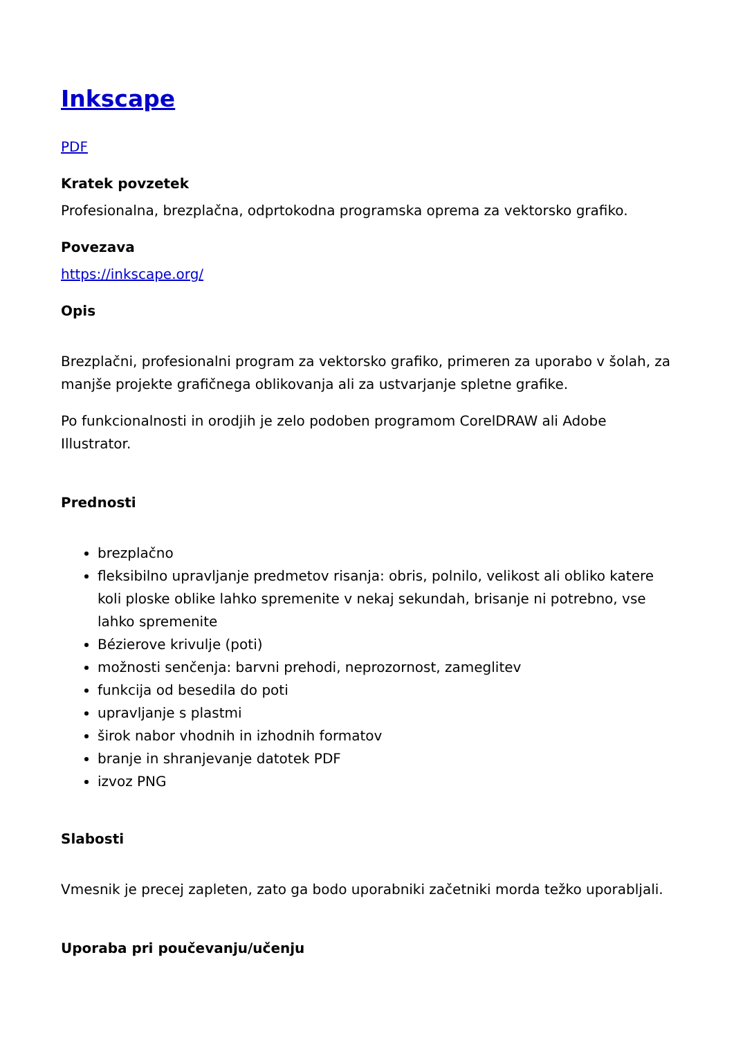Inkscape
PDF
Kratek povzetek
Profesionalna, brezplačna, odprtokodna programska oprema za vektorsko grafiko.
Povezava
https://inkscape.org/
Opis
Brezplačni, profesionalni program za vektorsko grafiko, primeren za uporabo v šolah, za manjše projekte grafičnega oblikovanja ali za ustvarjanje spletne grafike.
Po funkcionalnosti in orodjih je zelo podoben programom CorelDRAW ali Adobe Illustrator.
Prednosti
brezplačno
fleksibilno upravljanje predmetov risanja: obris, polnilo, velikost ali obliko katere koli ploske oblike lahko spremenite v nekaj sekundah, brisanje ni potrebno, vse lahko spremenite
Bézierove krivulje (poti)
možnosti senčenja: barvni prehodi, neprozornost, zameglitev
funkcija od besedila do poti
upravljanje s plastmi
širok nabor vhodnih in izhodnih formatov
branje in shranjevanje datotek PDF
izvoz PNG
Slabosti
Vmesnik je precej zapleten, zato ga bodo uporabniki začetniki morda težko uporabljali.
Uporaba pri poučevanju/učenju